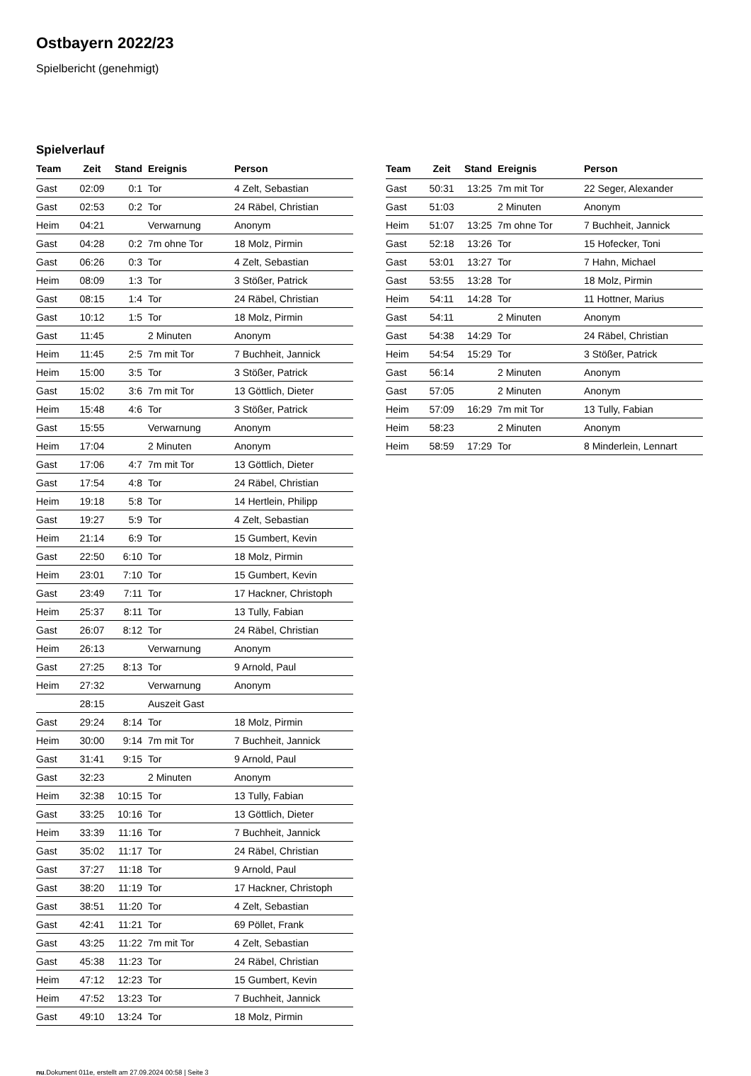Ostbayern 2022/23
Spielbericht (genehmigt)
Spielverlauf
| Team | Zeit | Stand | Ereignis | Person |
| --- | --- | --- | --- | --- |
| Gast | 02:09 | 0:1 | Tor | 4 Zelt, Sebastian |
| Gast | 02:53 | 0:2 | Tor | 24 Räbel, Christian |
| Heim | 04:21 | | Verwarnung | Anonym |
| Gast | 04:28 | 0:2 | 7m ohne Tor | 18 Molz, Pirmin |
| Gast | 06:26 | 0:3 | Tor | 4 Zelt, Sebastian |
| Heim | 08:09 | 1:3 | Tor | 3 Stößer, Patrick |
| Gast | 08:15 | 1:4 | Tor | 24 Räbel, Christian |
| Gast | 10:12 | 1:5 | Tor | 18 Molz, Pirmin |
| Gast | 11:45 | | 2 Minuten | Anonym |
| Heim | 11:45 | 2:5 | 7m mit Tor | 7 Buchheit, Jannick |
| Heim | 15:00 | 3:5 | Tor | 3 Stößer, Patrick |
| Gast | 15:02 | 3:6 | 7m mit Tor | 13 Göttlich, Dieter |
| Heim | 15:48 | 4:6 | Tor | 3 Stößer, Patrick |
| Gast | 15:55 | | Verwarnung | Anonym |
| Heim | 17:04 | | 2 Minuten | Anonym |
| Gast | 17:06 | 4:7 | 7m mit Tor | 13 Göttlich, Dieter |
| Gast | 17:54 | 4:8 | Tor | 24 Räbel, Christian |
| Heim | 19:18 | 5:8 | Tor | 14 Hertlein, Philipp |
| Gast | 19:27 | 5:9 | Tor | 4 Zelt, Sebastian |
| Heim | 21:14 | 6:9 | Tor | 15 Gumbert, Kevin |
| Gast | 22:50 | 6:10 | Tor | 18 Molz, Pirmin |
| Heim | 23:01 | 7:10 | Tor | 15 Gumbert, Kevin |
| Gast | 23:49 | 7:11 | Tor | 17 Hackner, Christoph |
| Heim | 25:37 | 8:11 | Tor | 13 Tully, Fabian |
| Gast | 26:07 | 8:12 | Tor | 24 Räbel, Christian |
| Heim | 26:13 | | Verwarnung | Anonym |
| Gast | 27:25 | 8:13 | Tor | 9 Arnold, Paul |
| Heim | 27:32 | | Verwarnung | Anonym |
| | 28:15 | | Auszeit Gast | |
| Gast | 29:24 | 8:14 | Tor | 18 Molz, Pirmin |
| Heim | 30:00 | 9:14 | 7m mit Tor | 7 Buchheit, Jannick |
| Gast | 31:41 | 9:15 | Tor | 9 Arnold, Paul |
| Gast | 32:23 | | 2 Minuten | Anonym |
| Heim | 32:38 | 10:15 | Tor | 13 Tully, Fabian |
| Gast | 33:25 | 10:16 | Tor | 13 Göttlich, Dieter |
| Heim | 33:39 | 11:16 | Tor | 7 Buchheit, Jannick |
| Gast | 35:02 | 11:17 | Tor | 24 Räbel, Christian |
| Gast | 37:27 | 11:18 | Tor | 9 Arnold, Paul |
| Gast | 38:20 | 11:19 | Tor | 17 Hackner, Christoph |
| Gast | 38:51 | 11:20 | Tor | 4 Zelt, Sebastian |
| Gast | 42:41 | 11:21 | Tor | 69 Pöllet, Frank |
| Gast | 43:25 | 11:22 | 7m mit Tor | 4 Zelt, Sebastian |
| Gast | 45:38 | 11:23 | Tor | 24 Räbel, Christian |
| Heim | 47:12 | 12:23 | Tor | 15 Gumbert, Kevin |
| Heim | 47:52 | 13:23 | Tor | 7 Buchheit, Jannick |
| Gast | 49:10 | 13:24 | Tor | 18 Molz, Pirmin |
| Team | Zeit | Stand | Ereignis | Person |
| --- | --- | --- | --- | --- |
| Gast | 50:31 | 13:25 | 7m mit Tor | 22 Seger, Alexander |
| Gast | 51:03 | | 2 Minuten | Anonym |
| Heim | 51:07 | 13:25 | 7m ohne Tor | 7 Buchheit, Jannick |
| Gast | 52:18 | 13:26 | Tor | 15 Hofecker, Toni |
| Gast | 53:01 | 13:27 | Tor | 7 Hahn, Michael |
| Gast | 53:55 | 13:28 | Tor | 18 Molz, Pirmin |
| Heim | 54:11 | 14:28 | Tor | 11 Hottner, Marius |
| Gast | 54:11 | | 2 Minuten | Anonym |
| Gast | 54:38 | 14:29 | Tor | 24 Räbel, Christian |
| Heim | 54:54 | 15:29 | Tor | 3 Stößer, Patrick |
| Gast | 56:14 | | 2 Minuten | Anonym |
| Gast | 57:05 | | 2 Minuten | Anonym |
| Heim | 57:09 | 16:29 | 7m mit Tor | 13 Tully, Fabian |
| Heim | 58:23 | | 2 Minuten | Anonym |
| Heim | 58:59 | 17:29 | Tor | 8 Minderlein, Lennart |
nu.Dokument 011e, erstellt am 27.09.2024 00:58 | Seite 3